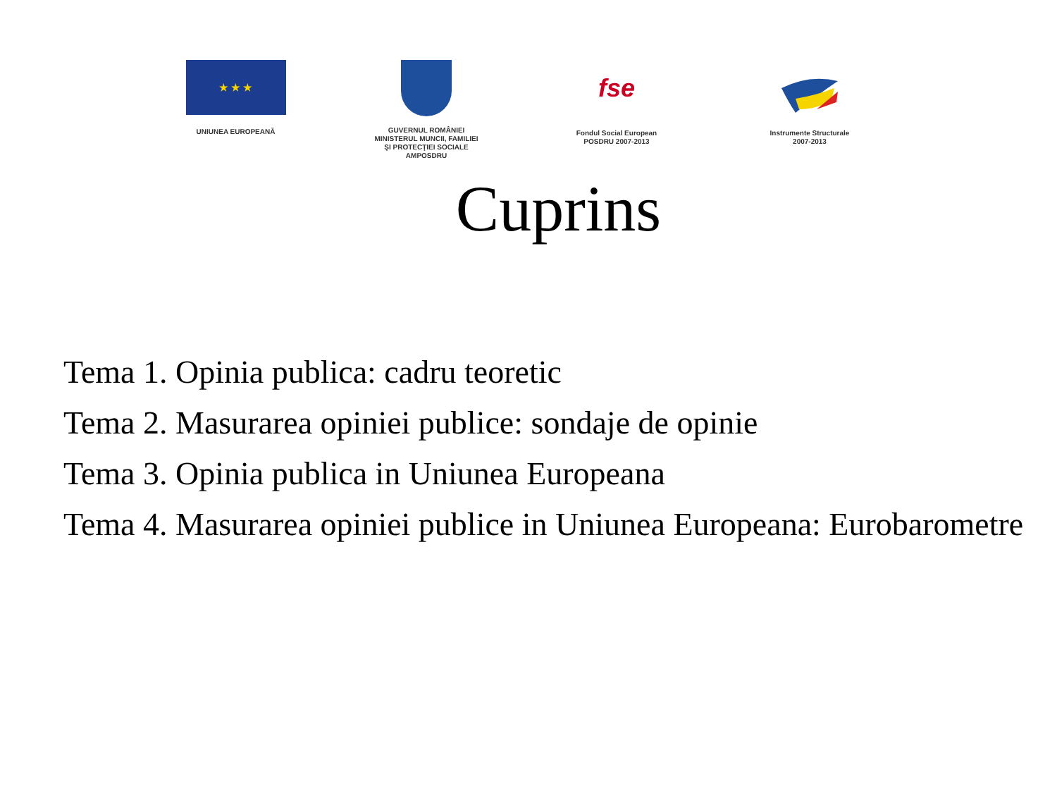★ ★ ★
UNIUNEA EUROPEANĂ
GUVERNUL ROMÂNIEI
MINISTERUL MUNCII, FAMILIEI
ŞI PROTECŢIEI SOCIALE
AMPOSDRU
fse
Fondul Social European
POSDRU 2007-2013
Instrumente Structurale
2007-2013
Cuprins
Tema 1. Opinia publica: cadru teoretic
Tema 2. Masurarea opiniei publice: sondaje de opinie
Tema 3. Opinia publica in Uniunea Europeana
Tema 4. Masurarea opiniei publice in Uniunea Europeana: Eurobarometre